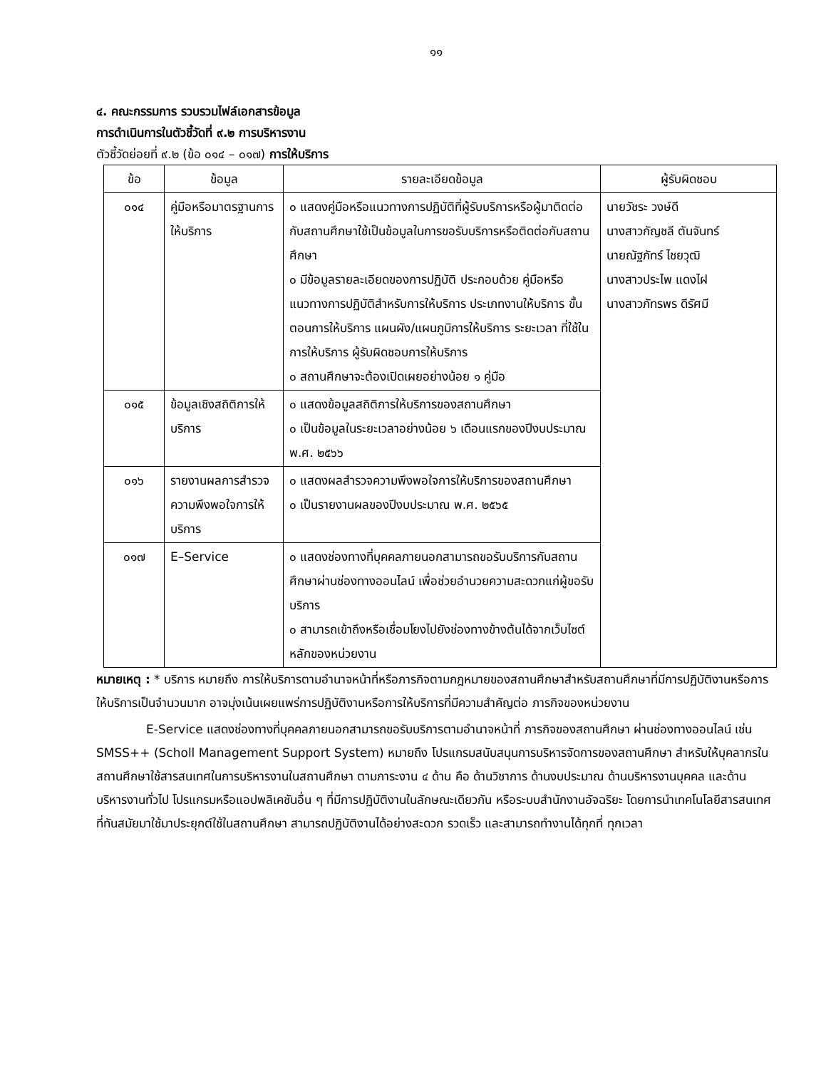๑๑
๔. คณะกรรมการ รวบรวมไฟล์เอกสารข้อมูล
การดำเนินการในตัวชี้วัดที่ ๙.๒ การบริหารงาน
ตัวชี้วัดย่อยที่ ๙.๒ (ข้อ ๐๑๔ – ๐๑๗) การให้บริการ
| ข้อ | ข้อมูล | รายละเอียดข้อมูล | ผู้รับผิดชอบ |
| --- | --- | --- | --- |
| ๐๑๔ | คู่มือหรือมาตรฐานการให้บริการ | ๐ แสดงคู่มือหรือแนวทางการปฏิบัติที่ผู้รับบริการหรือผู้มาติดต่อกับสถานศึกษาใช้เป็นข้อมูลในการขอรับบริการหรือติดต่อกับสถานศึกษา ๐ มีข้อมูลรายละเอียดของการปฏิบัติ ประกอบด้วย คู่มือหรือ แนวทางการปฏิบัติสำหรับการให้บริการ ประเภทงานให้บริการ ขั้นตอนการให้บริการ แผนผัง/แผนภูมิการให้บริการ ระยะเวลา ที่ใช้ในการให้บริการ ผู้รับผิดชอบการให้บริการ ๐ สถานศึกษาจะต้องเปิดเผยอย่างน้อย ๑ คู่มือ | นายวัชระ วงษ์ดี นางสาวกัญชลี ตันจันทร์ นายณัฐภัทร์ ไชยวุฒิ นางสาวประไพ แดงไฝ นางสาวภัทรพร ดีรัศมี |
| ๐๑๕ | ข้อมูลเชิงสถิติการให้บริการ | ๐ แสดงข้อมูลสถิติการให้บริการของสถานศึกษา ๐ เป็นข้อมูลในระยะเวลาอย่างน้อย ๖ เดือนแรกของปีงบประมาณ พ.ศ. ๒๕๖๖ | |
| ๐๑๖ | รายงานผลการสำรวจความพึงพอใจการให้บริการ | ๐ แสดงผลสำรวจความพึงพอใจการให้บริการของสถานศึกษา ๐ เป็นรายงานผลของปีงบประมาณ พ.ศ. ๒๕๖๕ | |
| ๐๑๗ | E–Service | ๐ แสดงช่องทางที่บุคคลภายนอกสามารถขอรับบริการกับสถานศึกษาผ่านช่องทางออนไลน์ เพื่อช่วยอำนวยความสะดวกแก่ผู้ขอรับบริการ ๐ สามารถเข้าถึงหรือเชื่อมโยงไปยังช่องทางข้างต้นได้จากเว็บไซต์หลักของหน่วยงาน | |
หมายเหตุ : * บริการ หมายถึง การให้บริการตามอำนาจหน้าที่หรือภารกิจตามกฎหมายของสถานศึกษาสำหรับสถานศึกษาที่มีการปฏิบัติงานหรือการให้บริการเป็นจำนวนมาก อาจมุ่งเน้นเผยแพร่การปฏิบัติงานหรือการให้บริการที่มีความสำคัญต่อ ภารกิจของหน่วยงาน
E-Service แสดงช่องทางที่บุคคลภายนอกสามารถขอรับบริการตามอำนาจหน้าที่ ภารกิจของสถานศึกษา ผ่านช่องทางออนไลน์ เช่น SMSS++ (Scholl Management Support System) หมายถึง โปรแกรมสนับสนุนการบริหารจัดการของสถานศึกษา สำหรับให้บุคลากรในสถานศึกษาใช้สารสนเทศในการบริหารงานในสถานศึกษา ตามภาระงาน ๔ ด้าน คือ ด้านวิชาการ ด้านงบประมาณ ด้านบริหารงานบุคคล และด้านบริหารงานทั่วไป โปรแกรมหรือแอปพลิเคชันอื่น ๆ ที่มีการปฏิบัติงานในลักษณะเดียวกัน หรือระบบสำนักงานอัจฉริยะ โดยการนำเทคโนโลยีสารสนเทศที่ทันสมัยมาใช้มาประยุกต์ใช้ในสถานศึกษา สามารถปฏิบัติงานได้อย่างสะดวก รวดเร็ว และสามารถทำงานได้ทุกที่ ทุกเวลา